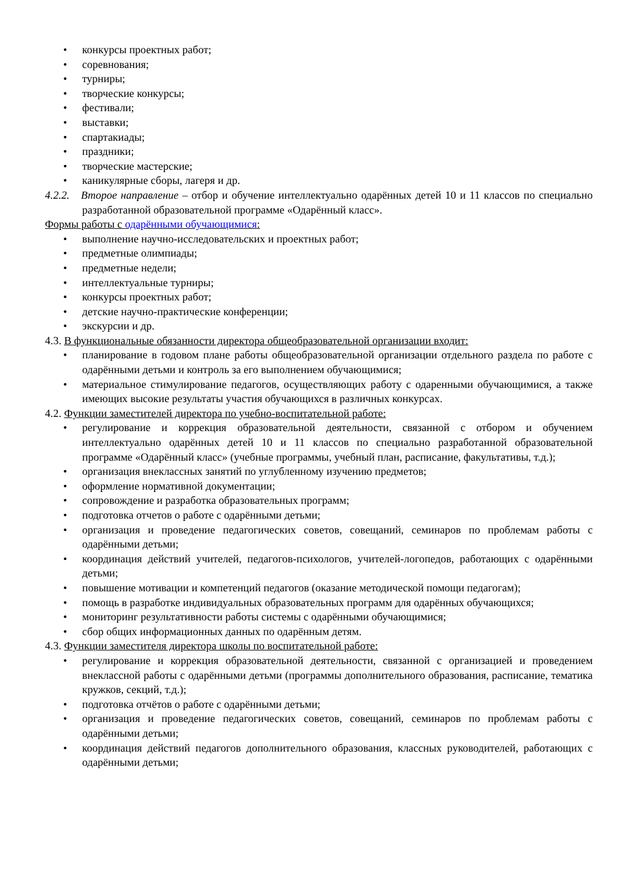• конкурсы проектных работ;
• соревнования;
• турниры;
• творческие конкурсы;
• фестивали;
• выставки;
• спартакиады;
• праздники;
• творческие мастерские;
• каникулярные сборы, лагеря и др.
4.2.2. Второе направление – отбор и обучение интеллектуально одарённых детей 10 и 11 классов по специально разработанной образовательной программе «Одарённый класс».
Формы работы с одарёнными обучающимися:
• выполнение научно-исследовательских и проектных работ;
• предметные олимпиады;
• предметные недели;
• интеллектуальные турниры;
• конкурсы проектных работ;
• детские научно-практические конференции;
• экскурсии и др.
4.3. В функциональные обязанности директора общеобразовательной организации входит:
• планирование в годовом плане работы общеобразовательной организации отдельного раздела по работе с одарёнными детьми и контроль за его выполнением обучающимися;
• материальное стимулирование педагогов, осуществляющих работу с одаренными обучающимися, а также имеющих высокие результаты участия обучающихся в различных конкурсах.
4.2. Функции заместителей директора по учебно-воспитательной работе:
• регулирование и коррекция образовательной деятельности, связанной с отбором и обучением интеллектуально одарённых детей 10 и 11 классов по специально разработанной образовательной программе «Одарённый класс» (учебные программы, учебный план, расписание, факультативы, т.д.);
• организация внеклассных занятий по углубленному изучению предметов;
• оформление нормативной документации;
• сопровождение и разработка образовательных программ;
• подготовка отчетов о работе с одарёнными детьми;
• организация и проведение педагогических советов, совещаний, семинаров по проблемам работы с одарёнными детьми;
• координация действий учителей, педагогов-психологов, учителей-логопедов, работающих с одарёнными детьми;
• повышение мотивации и компетенций педагогов (оказание методической помощи педагогам);
• помощь в разработке индивидуальных образовательных программ для одарённых обучающихся;
• мониторинг результативности работы системы с одарёнными обучающимися;
• сбор общих информационных данных по одарённым детям.
4.3. Функции заместителя директора школы по воспитательной работе:
• регулирование и коррекция образовательной деятельности, связанной с организацией и проведением внеклассной работы с одарёнными детьми (программы дополнительного образования, расписание, тематика кружков, секций, т.д.);
• подготовка отчётов о работе с одарёнными детьми;
• организация и проведение педагогических советов, совещаний, семинаров по проблемам работы с одарёнными детьми;
• координация действий педагогов дополнительного образования, классных руководителей, работающих с одарёнными детьми;